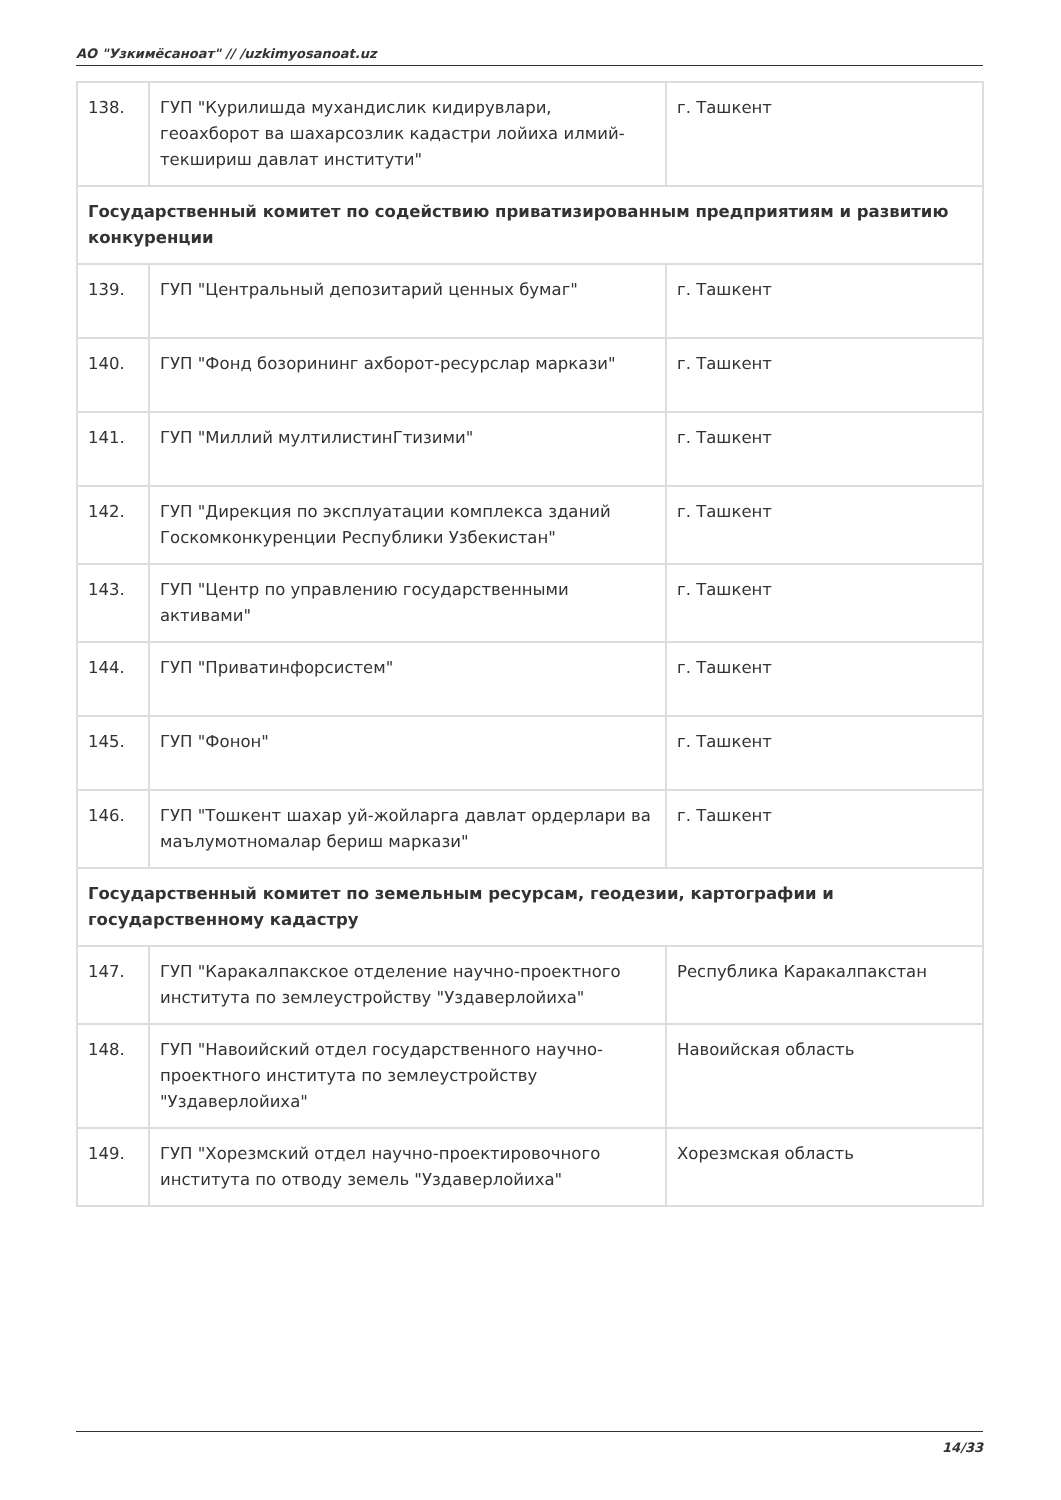АО "Узкимёсаноат" // /uzkimyosanoat.uz
| 138. | ГУП "Курилишда мухандислик кидирувлари, геоахборот ва шахарсозлик кадастри лойиха илмий-текшириш давлат институти" | г. Ташкент |
| Государственный комитет по содействию приватизированным предприятиям и развитию конкуренции | | |
| 139. | ГУП "Центральный депозитарий ценных бумаг" | г. Ташкент |
| 140. | ГУП "Фонд бозорининг ахборот-ресурслар маркази" | г. Ташкент |
| 141. | ГУП "Миллий мултилистинГтизими" | г. Ташкент |
| 142. | ГУП "Дирекция по эксплуатации комплекса зданий Госкомконкуренции Республики Узбекистан" | г. Ташкент |
| 143. | ГУП "Центр по управлению государственными активами" | г. Ташкент |
| 144. | ГУП "Приватинфорсистем" | г. Ташкент |
| 145. | ГУП "Фонон" | г. Ташкент |
| 146. | ГУП "Тошкент шахар уй-жойларга давлат ордерлари ва маълумотномалар бериш маркази" | г. Ташкент |
| Государственный комитет по земельным ресурсам, геодезии, картографии и государственному кадастру | | |
| 147. | ГУП "Каракалпакское отделение научно-проектного института по землеустройству "Уздаверлойиха" | Республика Каракалпакстан |
| 148. | ГУП "Навоийский отдел государственного научно-проектного института по землеустройству "Уздаверлойиха" | Навоийская область |
| 149. | ГУП "Хорезмский отдел научно-проектировочного института по отводу земель "Уздаверлойиха" | Хорезмская область |
14/33